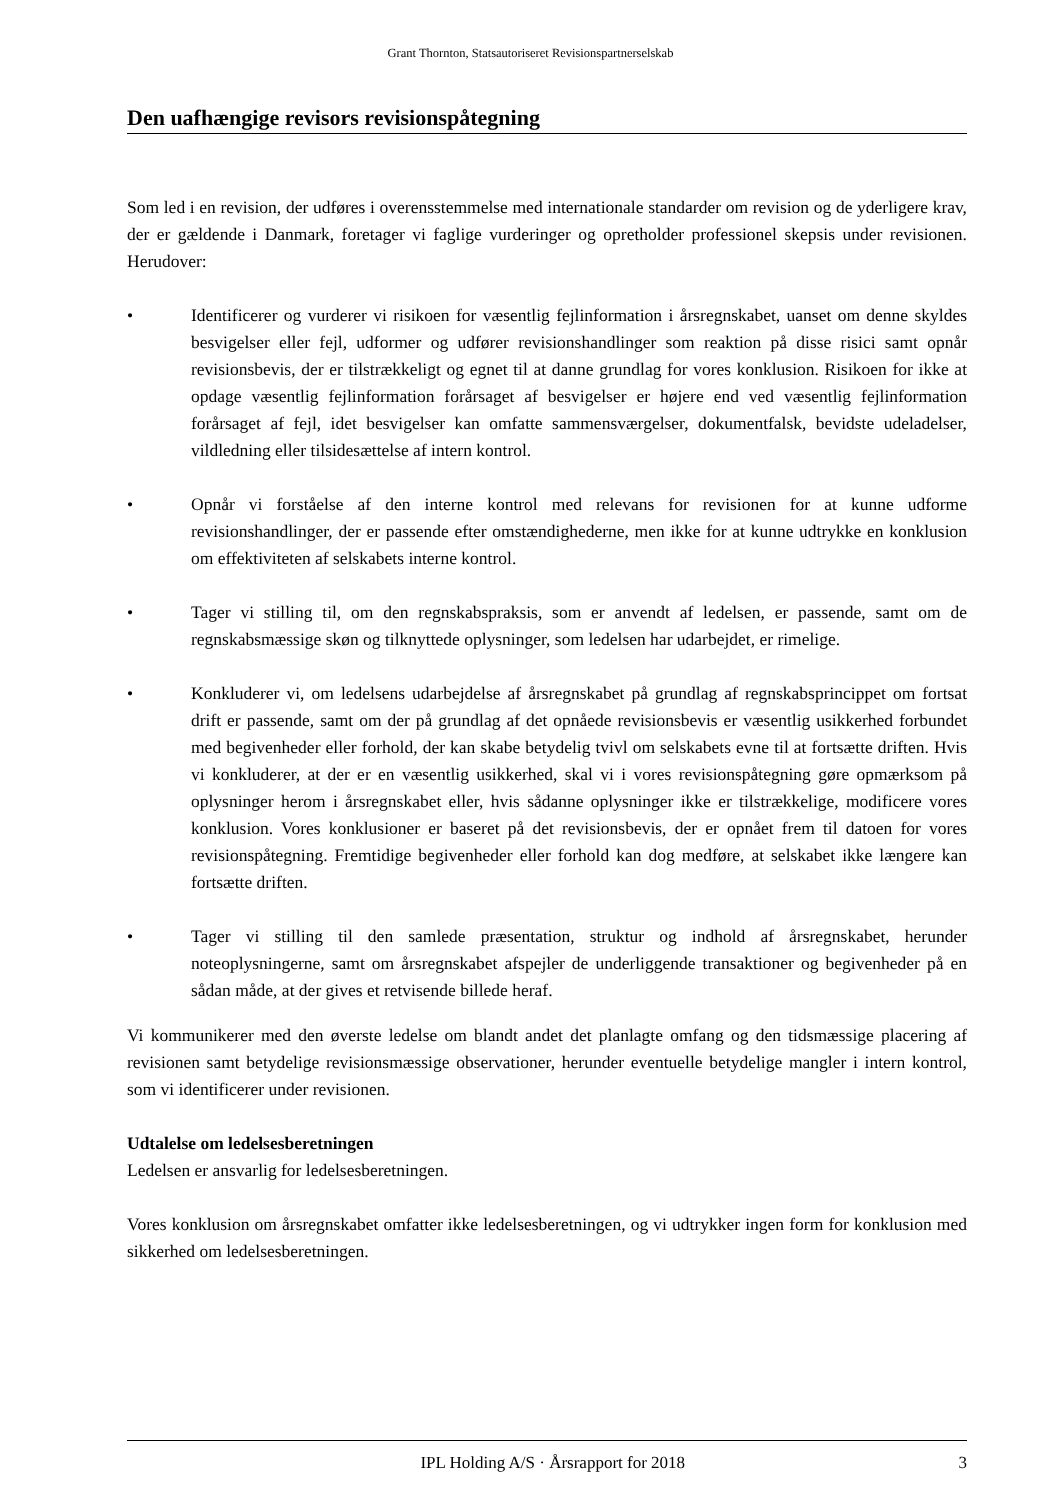Grant Thornton, Statsautoriseret Revisionspartnerselskab
Den uafhængige revisors revisionspåtegning
Som led i en revision, der udføres i overensstemmelse med internationale standarder om revision og de yderligere krav, der er gældende i Danmark, foretager vi faglige vurderinger og opretholder professionel skepsis under revisionen. Herudover:
• Identificerer og vurderer vi risikoen for væsentlig fejlinformation i årsregnskabet, uanset om denne skyldes besvigelser eller fejl, udformer og udfører revisionshandlinger som reaktion på disse risici samt opnår revisionsbevis, der er tilstrækkeligt og egnet til at danne grundlag for vores konklusion. Risikoen for ikke at opdage væsentlig fejlinformation forårsaget af besvigelser er højere end ved væsentlig fejlinformation forårsaget af fejl, idet besvigelser kan omfatte sammensværgelser, dokumentfalsk, bevidste udeladelser, vildledning eller tilsidesættelse af intern kontrol.
• Opnår vi forståelse af den interne kontrol med relevans for revisionen for at kunne udforme revisionshandlinger, der er passende efter omstændighederne, men ikke for at kunne udtrykke en konklusion om effektiviteten af selskabets interne kontrol.
• Tager vi stilling til, om den regnskabspraksis, som er anvendt af ledelsen, er passende, samt om de regnskabsmæssige skøn og tilknyttede oplysninger, som ledelsen har udarbejdet, er rimelige.
• Konkluderer vi, om ledelsens udarbejdelse af årsregnskabet på grundlag af regnskabsprincippet om fortsat drift er passende, samt om der på grundlag af det opnåede revisionsbevis er væsentlig usikkerhed forbundet med begivenheder eller forhold, der kan skabe betydelig tvivl om selskabets evne til at fortsætte driften. Hvis vi konkluderer, at der er en væsentlig usikkerhed, skal vi i vores revisionspåtegning gøre opmærksom på oplysninger herom i årsregnskabet eller, hvis sådanne oplysninger ikke er tilstrækkelige, modificere vores konklusion. Vores konklusioner er baseret på det revisionsbevis, der er opnået frem til datoen for vores revisionspåtegning. Fremtidige begivenheder eller forhold kan dog medføre, at selskabet ikke længere kan fortsætte driften.
• Tager vi stilling til den samlede præsentation, struktur og indhold af årsregnskabet, herunder noteoplysningerne, samt om årsregnskabet afspejler de underliggende transaktioner og begivenheder på en sådan måde, at der gives et retvisende billede heraf.
Vi kommunikerer med den øverste ledelse om blandt andet det planlagte omfang og den tidsmæssige placering af revisionen samt betydelige revisionsmæssige observationer, herunder eventuelle betydelige mangler i intern kontrol, som vi identificerer under revisionen.
Udtalelse om ledelsesberetningen
Ledelsen er ansvarlig for ledelsesberetningen.
Vores konklusion om årsregnskabet omfatter ikke ledelsesberetningen, og vi udtrykker ingen form for konklusion med sikkerhed om ledelsesberetningen.
IPL Holding A/S · Årsrapport for 2018 3